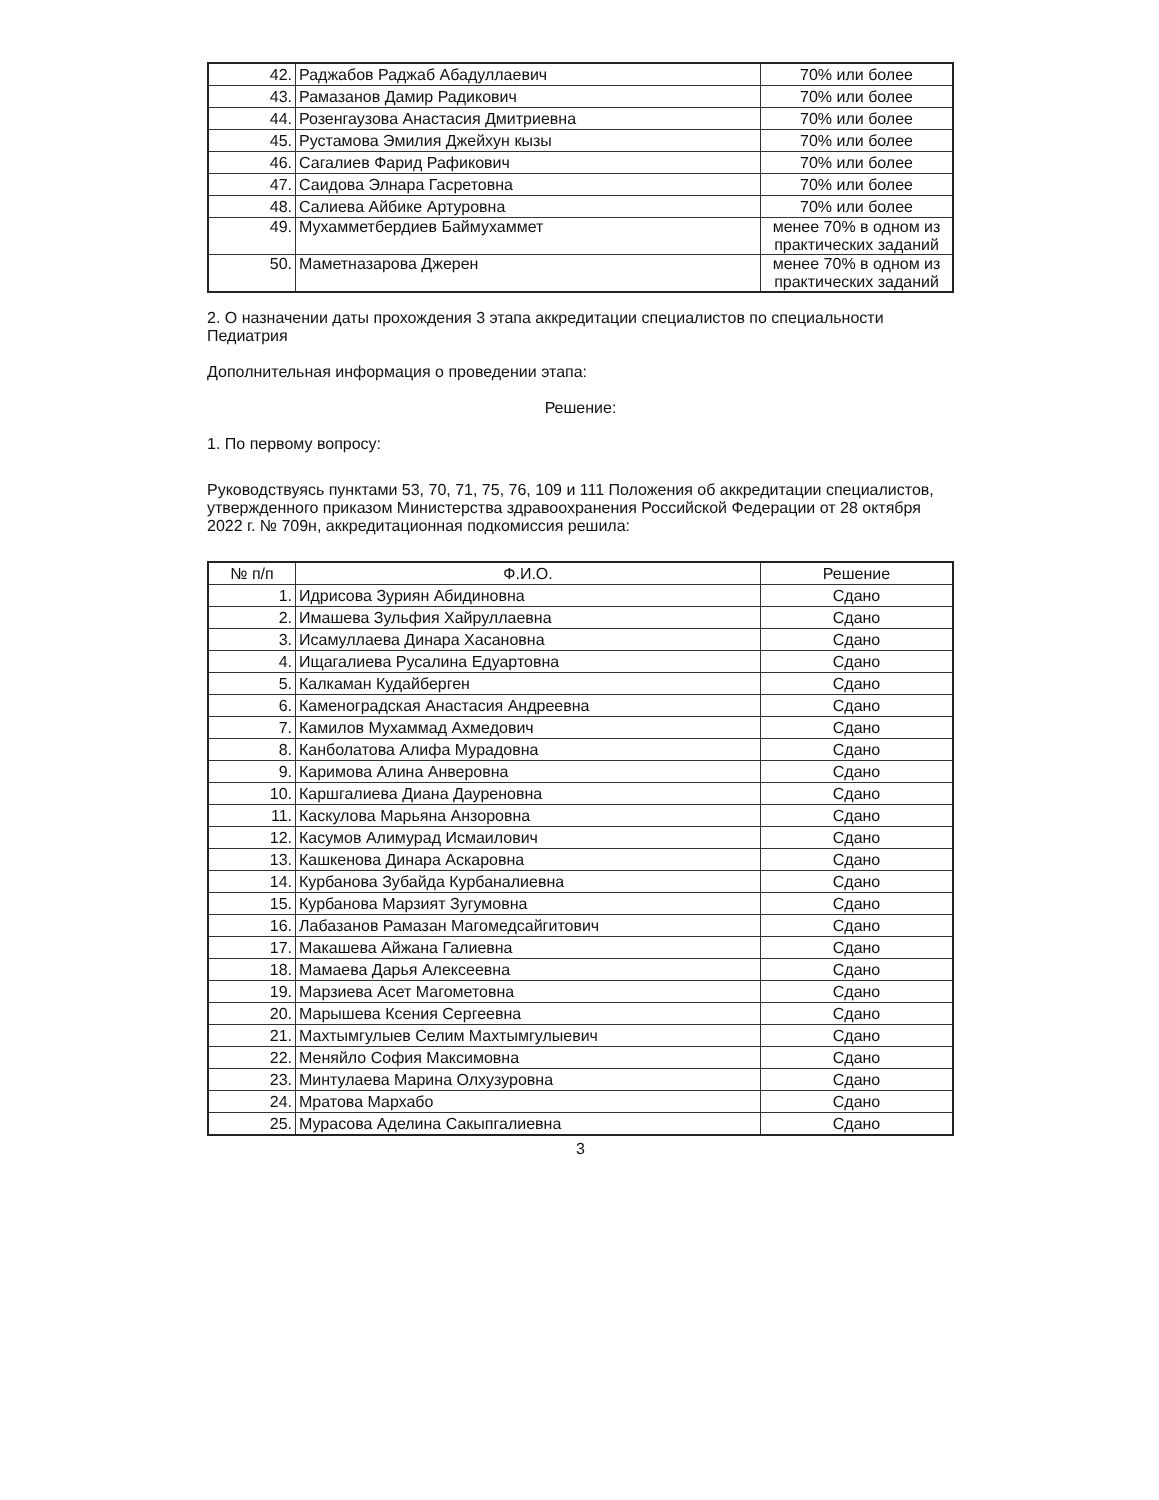| 42. | Раджабов Раджаб Абадуллаевич | 70% или более |
| 43. | Рамазанов Дамир Радикович | 70% или более |
| 44. | Розенгаузова Анастасия Дмитриевна | 70% или более |
| 45. | Рустамова Эмилия Джейхун кызы | 70% или более |
| 46. | Сагалиев Фарид Рафикович | 70% или более |
| 47. | Саидова Элнара Гасретовна | 70% или более |
| 48. | Салиева Айбике Артуровна | 70% или более |
| 49. | Мухамметбердиев Баймухаммет | менее 70% в одном из практических заданий |
| 50. | Маметназарова Джерен | менее 70% в одном из практических заданий |
2. О назначении даты прохождения 3 этапа аккредитации специалистов по специальности Педиатрия
Дополнительная информация о проведении этапа:
Решение:
1. По первому вопросу:
Руководствуясь пунктами 53, 70, 71, 75, 76, 109 и 111 Положения об аккредитации специалистов, утвержденного приказом Министерства здравоохранения Российской Федерации от 28 октября 2022 г. № 709н, аккредитационная подкомиссия решила:
| № п/п | Ф.И.О. | Решение |
| --- | --- | --- |
| 1. | Идрисова Зуриян Абидиновна | Сдано |
| 2. | Имашева Зульфия Хайруллаевна | Сдано |
| 3. | Исамуллаева Динара Хасановна | Сдано |
| 4. | Ищагалиева Русалина Едуартовна | Сдано |
| 5. | Калкаман Кудайберген | Сдано |
| 6. | Каменоградская Анастасия Андреевна | Сдано |
| 7. | Камилов Мухаммад Ахмедович | Сдано |
| 8. | Канболатова Алифа Мурадовна | Сдано |
| 9. | Каримова Алина Анверовна | Сдано |
| 10. | Каршгалиева Диана Дауреновна | Сдано |
| 11. | Каскулова Марьяна Анзоровна | Сдано |
| 12. | Касумов Алимурад Исмаилович | Сдано |
| 13. | Кашкенова Динара Аскаровна | Сдано |
| 14. | Курбанова Зубайда Курбаналиевна | Сдано |
| 15. | Курбанова Марзият Зугумовна | Сдано |
| 16. | Лабазанов Рамазан Магомедсайгитович | Сдано |
| 17. | Макашева Айжана Галиевна | Сдано |
| 18. | Мамаева Дарья Алексеевна | Сдано |
| 19. | Марзиева Асет Магометовна | Сдано |
| 20. | Марышева Ксения Сергеевна | Сдано |
| 21. | Махтымгулыев Селим Махтымгулыевич | Сдано |
| 22. | Меняйло София Максимовна | Сдано |
| 23. | Минтулаева Марина Олхузуровна | Сдано |
| 24. | Мратова Мархабо | Сдано |
| 25. | Мурасова Аделина Сакыпгалиевна | Сдано |
3